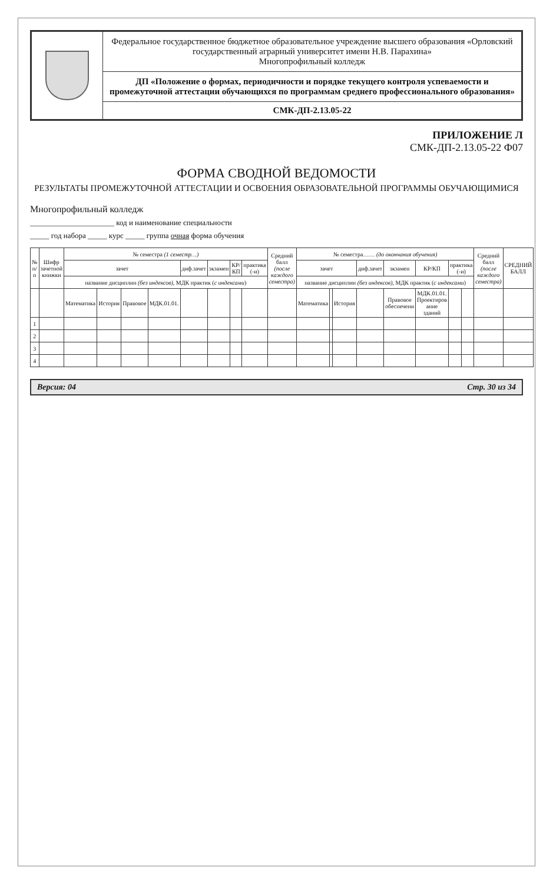Федеральное государственное бюджетное образовательное учреждение высшего образования «Орловский государственный аграрный университет имени Н.В. Парахина»
Многопрофильный колледж
ДП «Положение о формах, периодичности и порядке текущего контроля успеваемости и промежуточной аттестации обучающихся по программам среднего профессионального образования»
СМК-ДП-2.13.05-22
ПРИЛОЖЕНИЕ Л
СМК-ДП-2.13.05-22 Ф07
ФОРМА СВОДНОЙ ВЕДОМОСТИ
РЕЗУЛЬТАТЫ ПРОМЕЖУТОЧНОЙ АТТЕСТАЦИИ И ОСВОЕНИЯ ОБРАЗОВАТЕЛЬНОЙ ПРОГРАММЫ ОБУЧАЮЩИМИСЯ
Многопрофильный колледж
______________________ код и наименование специальности
_____ год набора _____ курс _____ группа очная форма обучения
| № п/п | Шифр зачетной книжки | № семестра (1 семестр…) | | | | | | | | Средний балл (после каждого семестра) | № семестра…… (до окончания обучения) | | | | | | | | Средний балл (после каждого семестра) | СРЕДНИЙ БАЛЛ |
| --- | --- | --- | --- | --- | --- | --- | --- | --- | --- | --- | --- | --- | --- | --- | --- | --- | --- | --- | --- | --- |
| | | зачет | | | | диф.зачет | экзамен | КР/КП | практика (-и) | | зачет | | | диф.зачет | экзамен | КР/КП | практика (-и) | | | |
| | | название дисциплин (без индексов) , МДК практик ( с индексами ) | | | | | | | | | название дисциплин (без индексов) , МДК практик ( с индексами ) | | | | | | | | | |
| | | Математика | История | Правовое | МДК.01.01. | | | | | | Математика | | История | | Правовое обеспечени | МДК.01.01. Проектиров ание зданий | | | | |
| 1 | | | | | | | | | | | | | | | | | | | | |
| 2 | | | | | | | | | | | | | | | | | | | | |
| 3 | | | | | | | | | | | | | | | | | | | | |
| 4 | | | | | | | | | | | | | | | | | | | | |
Версия: 04 Стр. 30 из 34